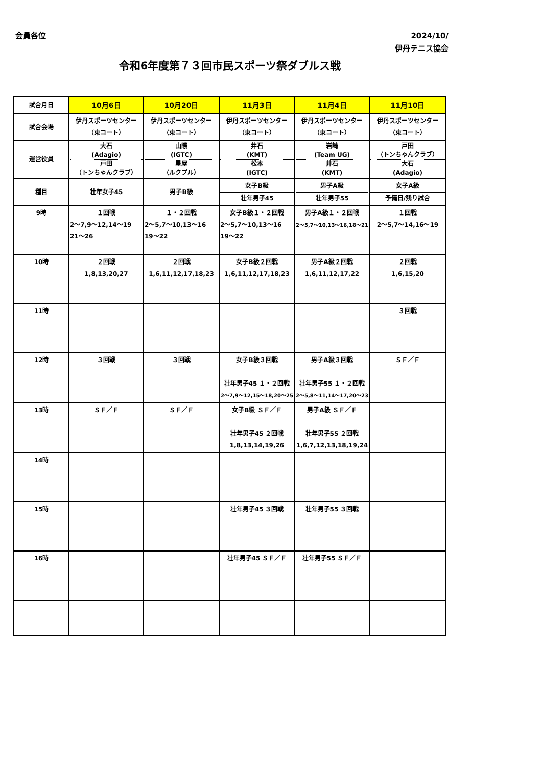会員各位
2024/10/
伊丹テニス協会
令和6年度第７３回市民スポーツ祭ダブルス戦
| 試合月日 | 10月6日 | 10月20日 | 11月3日 | 11月4日 | 11月10日 |
| 試合会場 | 伊丹スポーツセンター （東コート） | 伊丹スポーツセンター （東コート） | 伊丹スポーツセンター （東コート） | 伊丹スポーツセンター （東コート） | 伊丹スポーツセンター （東コート） |
| 運営役員 | 大石 (Adagio) 戸田 （トンちゃんクラブ） | 山際 (IGTC) 星屋 （ルクプル） | 井石 (KMT) 松本 (IGTC) | 岩崎 (Team UG) 井石 (KMT) | 戸田 （トンちゃんクラブ） 大石 (Adagio) |
| 種目 | 壮年女子45 | 男子B級 | 女子B級 壮年男子45 | 男子A級 壮年男子55 | 女子A級 予備日/残り試合 |
| 9時 | １回戦 2～7,9～12,14～19 21～26 | １・２回戦 2～5,7～10,13～16 19～22 | 女子B級１・２回戦 2～5,7～10,13～16 19～22 | 男子A級１・２回戦 2～5,7～10,13～16,18～21 | １回戦 2～5,7～14,16～19 |
| 10時 | ２回戦 1,8,13,20,27 | ２回戦 1,6,11,12,17,18,23 | 女子B級２回戦 1,6,11,12,17,18,23 | 男子A級２回戦 1,6,11,12,17,22 | ２回戦 1,6,15,20 |
| 11時 | | | | | ３回戦 |
| 12時 | ３回戦 | ３回戦 | 女子B級３回戦 壮年男子45 １・２回戦 2～7,9～12,15～18,20～25 | 男子A級３回戦 壮年男子55 １・２回戦 2～5,8～11,14～17,20～23 | ＳＦ／Ｆ |
| 13時 | ＳＦ／Ｆ | ＳＦ／Ｆ | 女子B級 ＳＦ／Ｆ 壮年男子45 ２回戦 1,8,13,14,19,26 | 男子A級 ＳＦ／Ｆ 壮年男子55 ２回戦 1,6,7,12,13,18,19,24 | |
| 14時 | | | | | |
| 15時 | | | 壮年男子45 ３回戦 | 壮年男子55 ３回戦 | |
| 16時 | | | 壮年男子45 ＳＦ／Ｆ | 壮年男子55 ＳＦ／Ｆ | |